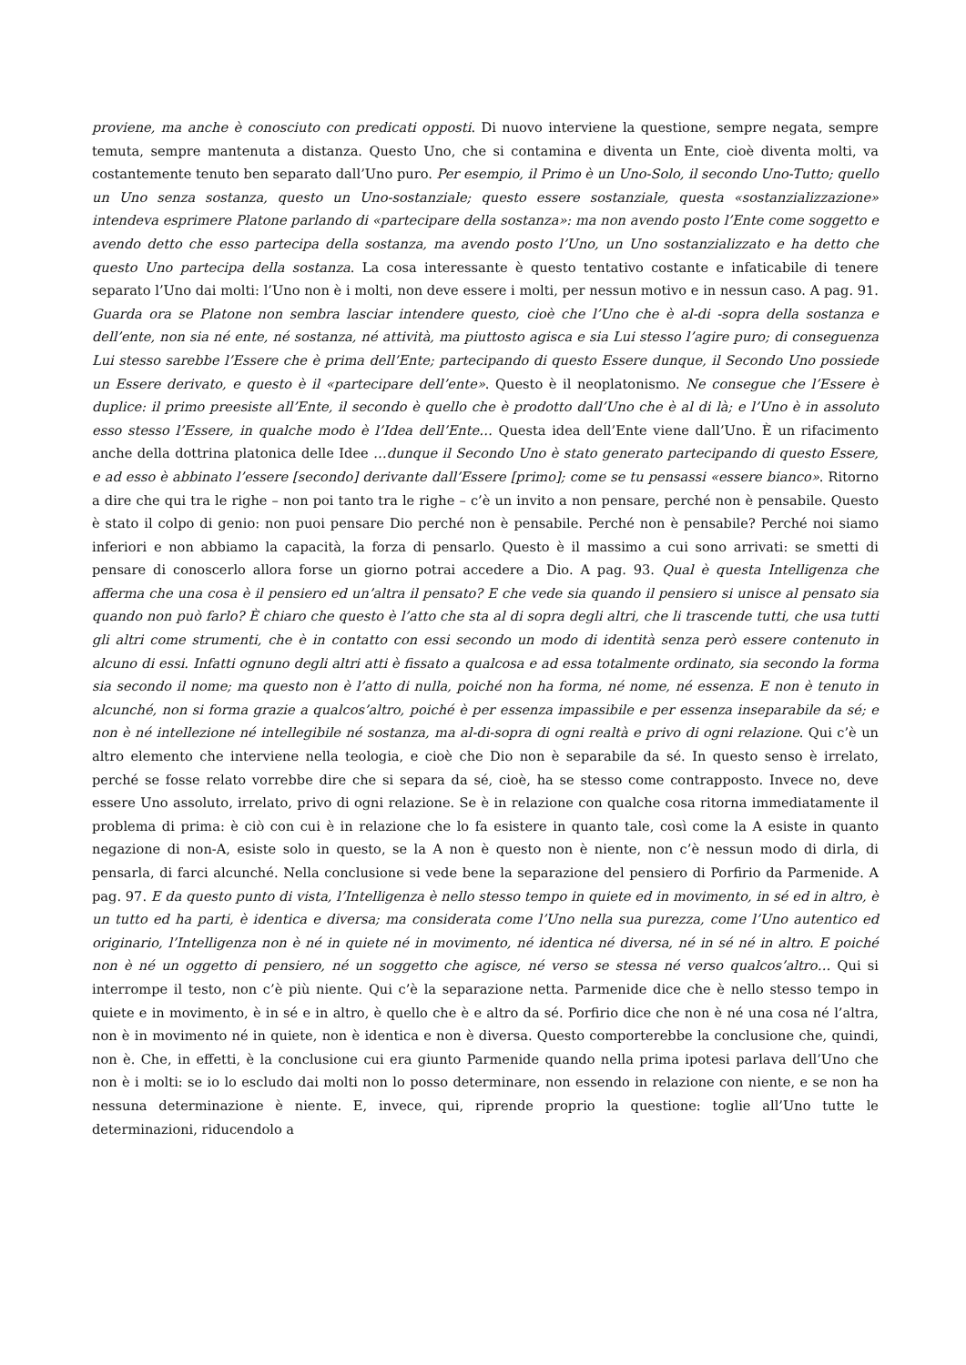proviene, ma anche è conosciuto con predicati opposti. Di nuovo interviene la questione, sempre negata, sempre temuta, sempre mantenuta a distanza. Questo Uno, che si contamina e diventa un Ente, cioè diventa molti, va costantemente tenuto ben separato dall’Uno puro. Per esempio, il Primo è un Uno-Solo, il secondo Uno-Tutto; quello un Uno senza sostanza, questo un Uno-sostanziale; questo essere sostanziale, questa «sostanzializzazione» intendeva esprimere Platone parlando di «partecipare della sostanza»: ma non avendo posto l’Ente come soggetto e avendo detto che esso partecipa della sostanza, ma avendo posto l’Uno, un Uno sostanzializzato e ha detto che questo Uno partecipa della sostanza. La cosa interessante è questo tentativo costante e infaticabile di tenere separato l’Uno dai molti: l’Uno non è i molti, non deve essere i molti, per nessun motivo e in nessun caso. A pag. 91. Guarda ora se Platone non sembra lasciar intendere questo, cioè che l’Uno che è al-di -sopra della sostanza e dell’ente, non sia né ente, né sostanza, né attività, ma piuttosto agisca e sia Lui stesso l’agire puro; di conseguenza Lui stesso sarebbe l’Essere che è prima dell’Ente; partecipando di questo Essere dunque, il Secondo Uno possiede un Essere derivato, e questo è il «partecipare dell’ente». Questo è il neoplatonismo. Ne consegue che l’Essere è duplice: il primo preesiste all’Ente, il secondo è quello che è prodotto dall’Uno che è al di là; e l’Uno è in assoluto esso stesso l’Essere, in qualche modo è l’Idea dell’Ente… Questa idea dell’Ente viene dall’Uno. È un rifacimento anche della dottrina platonica delle Idee …dunque il Secondo Uno è stato generato partecipando di questo Essere, e ad esso è abbinato l’essere [secondo] derivante dall’Essere [primo]; come se tu pensassi «essere bianco». Ritorno a dire che qui tra le righe – non poi tanto tra le righe – c’è un invito a non pensare, perché non è pensabile. Questo è stato il colpo di genio: non puoi pensare Dio perché non è pensabile. Perché non è pensabile? Perché noi siamo inferiori e non abbiamo la capacità, la forza di pensarlo. Questo è il massimo a cui sono arrivati: se smetti di pensare di conoscerlo allora forse un giorno potrai accedere a Dio. A pag. 93. Qual è questa Intelligenza che afferma che una cosa è il pensiero ed un’altra il pensato? E che vede sia quando il pensiero si unisce al pensato sia quando non può farlo? È chiaro che questo è l’atto che sta al di sopra degli altri, che li trascende tutti, che usa tutti gli altri come strumenti, che è in contatto con essi secondo un modo di identità senza però essere contenuto in alcuno di essi. Infatti ognuno degli altri atti è fissato a qualcosa e ad essa totalmente ordinato, sia secondo la forma sia secondo il nome; ma questo non è l’atto di nulla, poiché non ha forma, né nome, né essenza. E non è tenuto in alcunché, non si forma grazie a qualcos’altro, poiché è per essenza impassibile e per essenza inseparabile da sé; e non è né intellezione né intellegibile né sostanza, ma al-di-sopra di ogni realtà e privo di ogni relazione. Qui c’è un altro elemento che interviene nella teologia, e cioè che Dio non è separabile da sé. In questo senso è irrelato, perché se fosse relato vorrebbe dire che si separa da sé, cioè, ha se stesso come contrapposto. Invece no, deve essere Uno assoluto, irrelato, privo di ogni relazione. Se è in relazione con qualche cosa ritorna immediatamente il problema di prima: è ciò con cui è in relazione che lo fa esistere in quanto tale, così come la A esiste in quanto negazione di non-A, esiste solo in questo, se la A non è questo non è niente, non c’è nessun modo di dirla, di pensarla, di farci alcunché. Nella conclusione si vede bene la separazione del pensiero di Porfirio da Parmenide. A pag. 97. E da questo punto di vista, l’Intelligenza è nello stesso tempo in quiete ed in movimento, in sé ed in altro, è un tutto ed ha parti, è identica e diversa; ma considerata come l’Uno nella sua purezza, come l’Uno autentico ed originario, l’Intelligenza non è né in quiete né in movimento, né identica né diversa, né in sé né in altro. E poiché non è né un oggetto di pensiero, né un soggetto che agisce, né verso se stessa né verso qualcos’altro… Qui si interrompe il testo, non c’è più niente. Qui c’è la separazione netta. Parmenide dice che è nello stesso tempo in quiete e in movimento, è in sé e in altro, è quello che è e altro da sé. Porfirio dice che non è né una cosa né l’altra, non è in movimento né in quiete, non è identica e non è diversa. Questo comporterebbe la conclusione che, quindi, non è. Che, in effetti, è la conclusione cui era giunto Parmenide quando nella prima ipotesi parlava dell’Uno che non è i molti: se io lo escludo dai molti non lo posso determinare, non essendo in relazione con niente, e se non ha nessuna determinazione è niente. E, invece, qui, riprende proprio la questione: toglie all’Uno tutte le determinazioni, riducendolo a